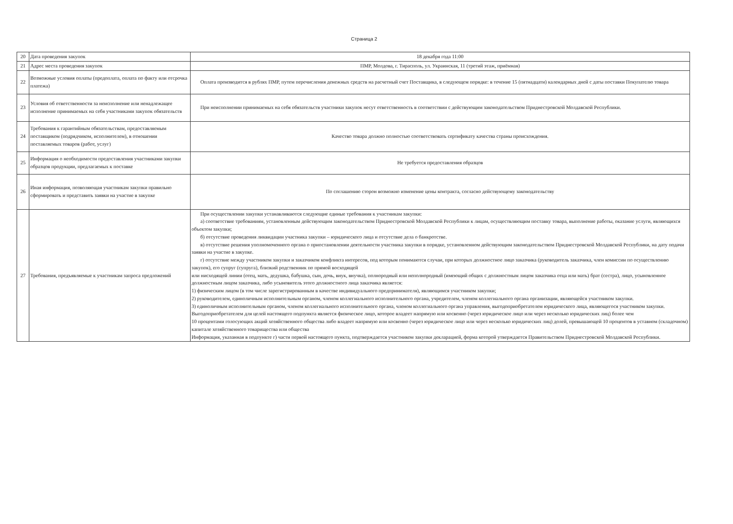Страница 2
| 20 | Дата проведения закупок | 18 декабря года 11:00 |
| 21 | Адрес места проведения закупок | ПМР, Молдова, г. Тирасполь, ул. Украинская, 11 (третий этаж, приёмная) |
| 22 | Возможные условия оплаты (предоплата, оплата по факту или отсрочка платежа) | Оплата производится в рублях ПМР, путем перечисления денежных средств на расчетный счет Поставщика, в следующем порядке: в течение 15 (пятнадцати) календарных дней с даты поставки Покупателю товара |
| 23 | Условия об ответственности за неисполнение или ненадлежащее исполнение принимаемых на себя участниками закупок обязательств | При неисполнении принимаемых на себя обязательств участники закупок несут ответственность в соответствии с действующим законодательством Приднестровской Молдавской Республики. |
| 24 | Требования к гарантийным обязательствам, предоставляемым поставщиком (подрядчиком, исполнителем), в отношении поставляемых товаров (работ, услуг) | Качество товара должно полностью соответствовать сертификату качества страны происхождения. |
| 25 | Информация о необходимости предоставления участниками закупки образцов продукции, предлагаемых к поставке | Не требуется предоставления образцов |
| 26 | Иная информация, позволяющая участникам закупки правильно сформировать и представить заявки на участие в закупке | По соглашению сторон возможно изменение цены контракта, согласно действующему законодательству |
| 27 | Требования, предъявляемые к участникам запроса предложений | При осуществлении закупки устанавливаются следующие единые требования к участникам закупки: а) соответствие требованиям, установленным действующим законодательством Приднестровской Молдавской Республики к лицам, осуществляющим поставку товара, выполнение работы, оказание услуги, являющихся объектом закупки; б) отсутствие проведения ликвидации участника закупки – юридического лица и отсутствие дела о банкротстве. в) отсутствие решения уполномоченного органа о приостановлении деятельности участника закупки в порядке, установленном действующим законодательством Приднестровской Молдавской Республики, на дату подачи заявки на участие в закупке. г) отсутствие между участником закупки и заказчиком конфликта интересов, под которым понимаются случаи, при которых должностное лицо заказчика (руководитель заказчика, член комиссии по осуществлению закупок), его супруг (супруга), близкий родственник по прямой восходящей или нисходящей линии (отец, мать, дедушка, бабушка, сын, дочь, внук, внучка), полнородный или неполнородный (имеющий общих с должностным лицом заказчика отца или мать) брат (сестра), лицо, усыновленное должностным лицом заказчика, либо усыновитель этого должностного лица заказчика является: 1) физическим лицом (в том числе зарегистрированным в качестве индивидуального предпринимателя), являющимся участником закупки; 2) руководителем, единоличным исполнительным органом, членом коллегиального исполнительного органа, учредителем, членом коллегиального органа организации, являющейся участником закупки. 3) единоличным исполнительным органом, членом коллегиального исполнительного органа, членом коллегиального органа управления, выгодоприобретателем юридического лица, являющегося участником закупки. Выгодоприобретателем для целей настоящего подпункта является физическое лицо, которое владеет напрямую или косвенно (через юридическое лицо или через несколько юридических лиц) более чем 10 процентами голосующих акций хозяйственного общества либо владеет напрямую или косвенно (через юридическое лицо или через несколько юридических лиц) долей, превышающей 10 процентов в уставном (складочном) капитале хозяйственного товарищества или общества Информация, указанная в подпункте г) части первой настоящего пункта, подтверждается участником закупки декларацией, форма которой утверждается Правительством Приднестровской Молдавской Республики. |